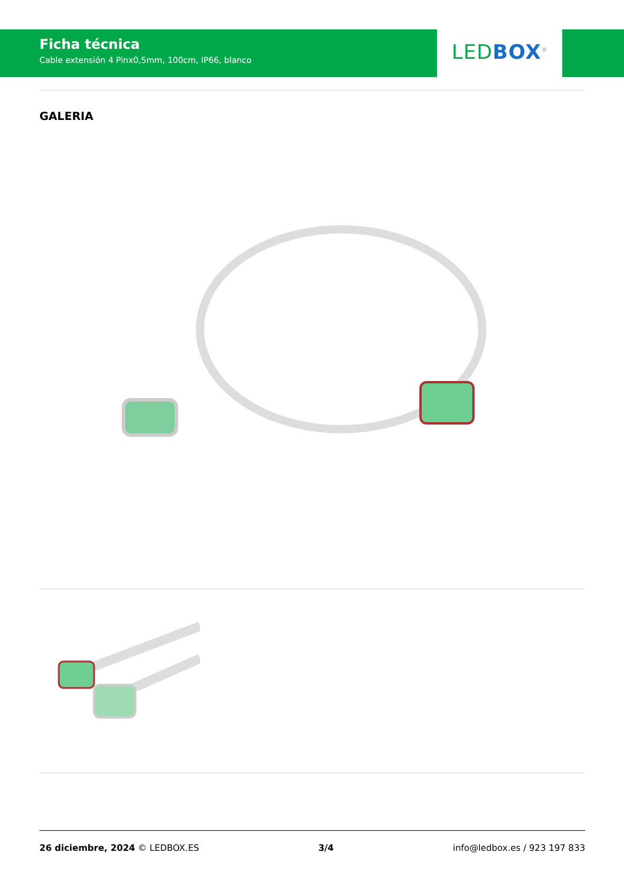Ficha técnica
Cable extensión 4 Pinx0,5mm, 100cm, IP66, blanco
LED BOX<sup>®</sup>
GALERIA
26 diciembre, 2024 © LEDBOX.ES 3/4 info@ledbox.es / 923 197 833